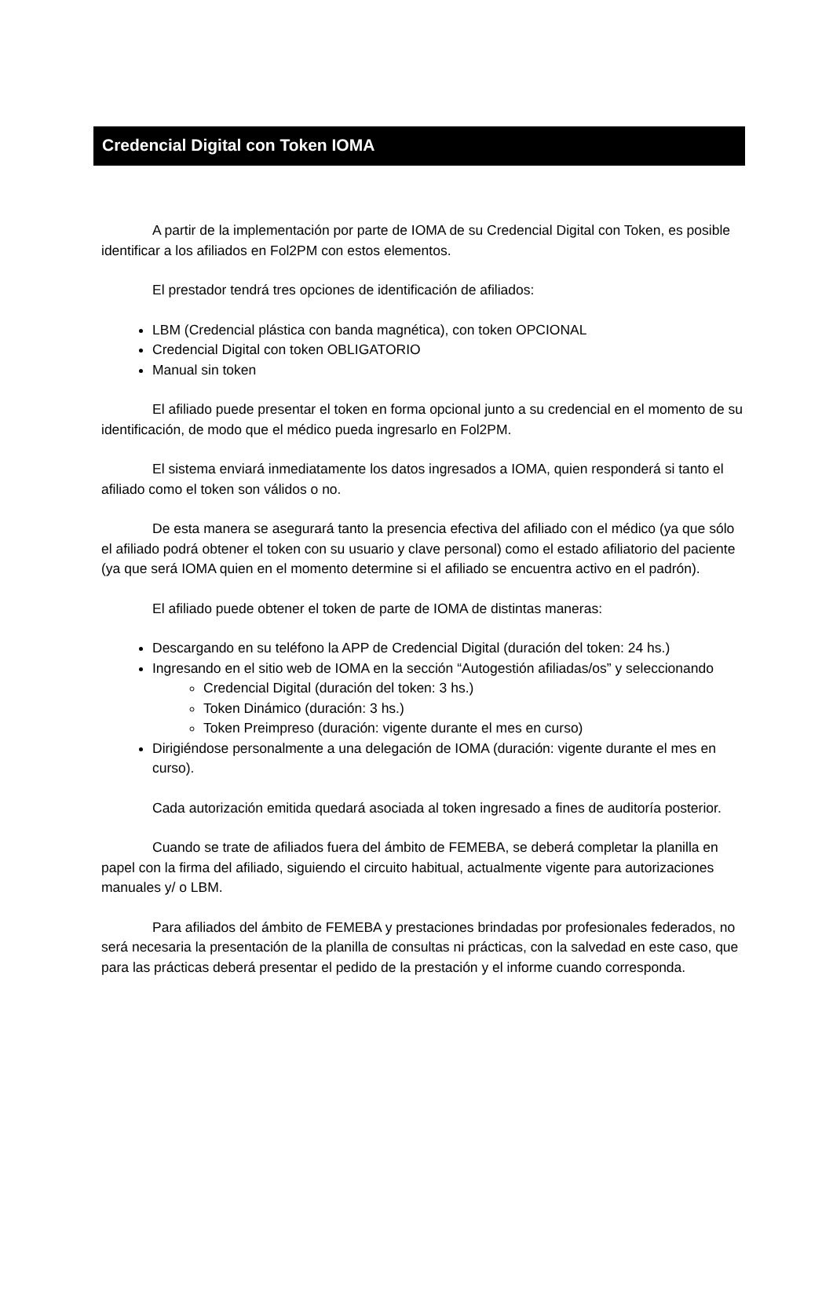Credencial Digital con Token IOMA
A partir de la implementación por parte de IOMA de su Credencial Digital con Token, es posible identificar a los afiliados en Fol2PM con estos elementos.
El prestador tendrá tres opciones de identificación de afiliados:
LBM (Credencial plástica con banda magnética), con token OPCIONAL
Credencial Digital con token OBLIGATORIO
Manual sin token
El afiliado puede presentar el token en forma opcional junto a su credencial en el momento de su identificación, de modo que el médico pueda ingresarlo en Fol2PM.
El sistema enviará inmediatamente los datos ingresados a IOMA, quien responderá si tanto el afiliado como el token son válidos o no.
De esta manera se asegurará tanto la presencia efectiva del afiliado con el médico (ya que sólo el afiliado podrá obtener el token con su usuario y clave personal) como el estado afiliatorio del paciente (ya que será IOMA quien en el momento determine si el afiliado se encuentra activo en el padrón).
El afiliado puede obtener el token de parte de IOMA de distintas maneras:
Descargando en su teléfono la APP de Credencial Digital (duración del token: 24 hs.)
Ingresando en el sitio web de IOMA en la sección “Autogestión afiliadas/os” y seleccionando
Credencial Digital (duración del token: 3 hs.)
Token Dinámico (duración: 3 hs.)
Token Preimpreso (duración: vigente durante el mes en curso)
Dirigiéndose personalmente a una delegación de IOMA (duración: vigente durante el mes en curso).
Cada autorización emitida quedará asociada al token ingresado a fines de auditoría posterior.
Cuando se trate de afiliados fuera del ámbito de FEMEBA, se deberá completar la planilla en papel con la firma del afiliado, siguiendo el circuito habitual, actualmente vigente para autorizaciones manuales y/ o LBM.
Para afiliados del ámbito de FEMEBA y prestaciones brindadas por profesionales federados, no será necesaria la presentación de la planilla de consultas ni prácticas, con la salvedad en este caso, que para las prácticas deberá presentar el pedido de la prestación y el informe cuando corresponda.